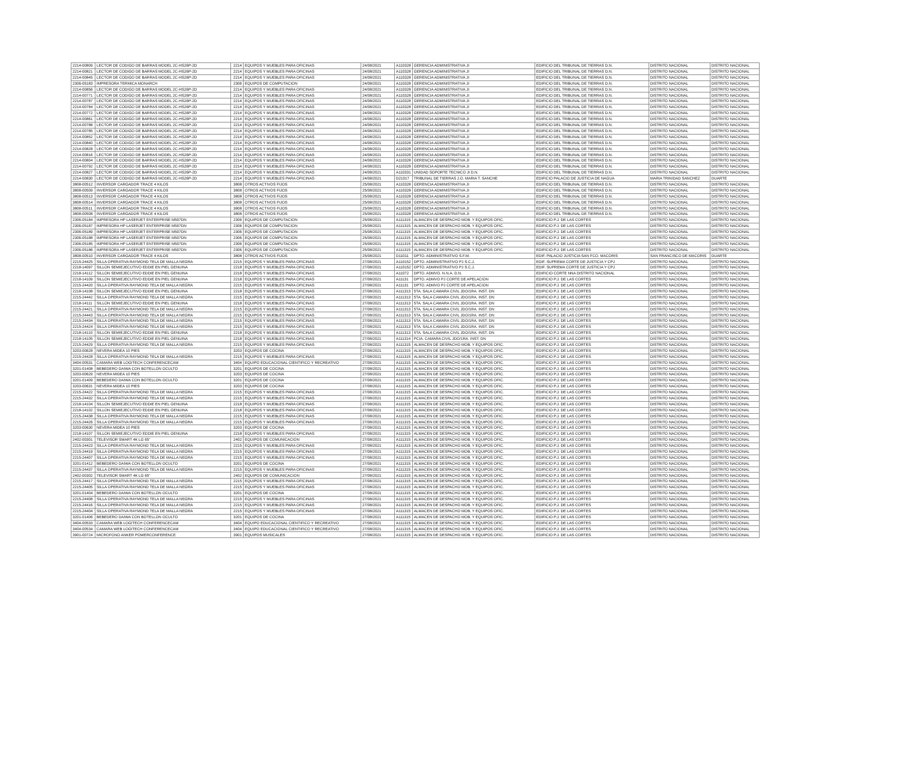| 2214-00809 | LECTOR DE CODIGO DE BARRAS MODEL 2C-HS26P-2D | 2214 | EQUIPOS Y MUEBLES PARA OFICINAS | 24/08/2021 | A110328 | GERENCIA ADMINISTRATIVA JI | EDIFICIO DEL TRIBUNAL DE TIERRAS D.N. | DISTRITO NACIONAL | DISTRITO NACIONAL |
| 2214-00821 | LECTOR DE CODIGO DE BARRAS MODEL 2C-HS26P-2D | 2214 | EQUIPOS Y MUEBLES PARA OFICINAS | 24/08/2021 | A110328 | GERENCIA ADMINISTRATIVA JI | EDIFICIO DEL TRIBUNAL DE TIERRAS D.N. | DISTRITO NACIONAL | DISTRITO NACIONAL |
| 2214-00845 | LECTOR DE CODIGO DE BARRAS MODEL 2C-HS26P-2D | 2214 | EQUIPOS Y MUEBLES PARA OFICINAS | 24/08/2021 | A110328 | GERENCIA ADMINISTRATIVA JI | EDIFICIO DEL TRIBUNAL DE TIERRAS D.N. | DISTRITO NACIONAL | DISTRITO NACIONAL |
| 2306-05183 | IMPRESORA TERMICA MONARCH | 2306 | EQUIPOS DE COMPUTACION | 24/08/2021 | A110328 | GERENCIA ADMINISTRATIVA JI | EDIFICIO DEL TRIBUNAL DE TIERRAS D.N. | DISTRITO NACIONAL | DISTRITO NACIONAL |
| 2214-00856 | LECTOR DE CODIGO DE BARRAS MODEL 2C-HS26P-2D | 2214 | EQUIPOS Y MUEBLES PARA OFICINAS | 24/08/2021 | A110328 | GERENCIA ADMINISTRATIVA JI | EDIFICIO DEL TRIBUNAL DE TIERRAS D.N. | DISTRITO NACIONAL | DISTRITO NACIONAL |
| 2214-00771 | LECTOR DE CODIGO DE BARRAS MODEL 2C-HS26P-2D | 2214 | EQUIPOS Y MUEBLES PARA OFICINAS | 24/08/2021 | A110328 | GERENCIA ADMINISTRATIVA JI | EDIFICIO DEL TRIBUNAL DE TIERRAS D.N. | DISTRITO NACIONAL | DISTRITO NACIONAL |
| 2214-00787 | LECTOR DE CODIGO DE BARRAS MODEL 2C-HS26P-2D | 2214 | EQUIPOS Y MUEBLES PARA OFICINAS | 24/08/2021 | A110328 | GERENCIA ADMINISTRATIVA JI | EDIFICIO DEL TRIBUNAL DE TIERRAS D.N. | DISTRITO NACIONAL | DISTRITO NACIONAL |
| 2214-00784 | LECTOR DE CODIGO DE BARRAS MODEL 2C-HS26P-2D | 2214 | EQUIPOS Y MUEBLES PARA OFICINAS | 24/08/2021 | A110328 | GERENCIA ADMINISTRATIVA JI | EDIFICIO DEL TRIBUNAL DE TIERRAS D.N. | DISTRITO NACIONAL | DISTRITO NACIONAL |
| 2214-00772 | LECTOR DE CODIGO DE BARRAS MODEL 2C-HS26P-2D | 2214 | EQUIPOS Y MUEBLES PARA OFICINAS | 24/08/2021 | A110328 | GERENCIA ADMINISTRATIVA JI | EDIFICIO DEL TRIBUNAL DE TIERRAS D.N. | DISTRITO NACIONAL | DISTRITO NACIONAL |
| 2214-00861 | LECTOR DE CODIGO DE BARRAS MODEL 2C-HS26P-2D | 2214 | EQUIPOS Y MUEBLES PARA OFICINAS | 24/08/2021 | A110328 | GERENCIA ADMINISTRATIVA JI | EDIFICIO DEL TRIBUNAL DE TIERRAS D.N. | DISTRITO NACIONAL | DISTRITO NACIONAL |
| 2214-00788 | LECTOR DE CODIGO DE BARRAS MODEL 2C-HS26P-2D | 2214 | EQUIPOS Y MUEBLES PARA OFICINAS | 24/08/2021 | A110328 | GERENCIA ADMINISTRATIVA JI | EDIFICIO DEL TRIBUNAL DE TIERRAS D.N. | DISTRITO NACIONAL | DISTRITO NACIONAL |
| 2214-00785 | LECTOR DE CODIGO DE BARRAS MODEL 2C-HS26P-2D | 2214 | EQUIPOS Y MUEBLES PARA OFICINAS | 24/08/2021 | A110328 | GERENCIA ADMINISTRATIVA JI | EDIFICIO DEL TRIBUNAL DE TIERRAS D.N. | DISTRITO NACIONAL | DISTRITO NACIONAL |
| 2214-00852 | LECTOR DE CODIGO DE BARRAS MODEL 2C-HS26P-2D | 2214 | EQUIPOS Y MUEBLES PARA OFICINAS | 24/08/2021 | A110328 | GERENCIA ADMINISTRATIVA JI | EDIFICIO DEL TRIBUNAL DE TIERRAS D.N. | DISTRITO NACIONAL | DISTRITO NACIONAL |
| 2214-00840 | LECTOR DE CODIGO DE BARRAS MODEL 2C-HS26P-2D | 2214 | EQUIPOS Y MUEBLES PARA OFICINAS | 24/08/2021 | A110328 | GERENCIA ADMINISTRATIVA JI | EDIFICIO DEL TRIBUNAL DE TIERRAS D.N. | DISTRITO NACIONAL | DISTRITO NACIONAL |
| 2214-00828 | LECTOR DE CODIGO DE BARRAS MODEL 2C-HS26P-2D | 2214 | EQUIPOS Y MUEBLES PARA OFICINAS | 24/08/2021 | A110328 | GERENCIA ADMINISTRATIVA JI | EDIFICIO DEL TRIBUNAL DE TIERRAS D.N. | DISTRITO NACIONAL | DISTRITO NACIONAL |
| 2214-00816 | LECTOR DE CODIGO DE BARRAS MODEL 2C-HS26P-2D | 2214 | EQUIPOS Y MUEBLES PARA OFICINAS | 24/08/2021 | A110328 | GERENCIA ADMINISTRATIVA JI | EDIFICIO DEL TRIBUNAL DE TIERRAS D.N. | DISTRITO NACIONAL | DISTRITO NACIONAL |
| 2214-00804 | LECTOR DE CODIGO DE BARRAS MODEL 2C-HS26P-2D | 2214 | EQUIPOS Y MUEBLES PARA OFICINAS | 24/08/2021 | A110328 | GERENCIA ADMINISTRATIVA JI | EDIFICIO DEL TRIBUNAL DE TIERRAS D.N. | DISTRITO NACIONAL | DISTRITO NACIONAL |
| 2214-00792 | LECTOR DE CODIGO DE BARRAS MODEL 2C-HS26P-2D | 2214 | EQUIPOS Y MUEBLES PARA OFICINAS | 24/08/2021 | A110328 | GERENCIA ADMINISTRATIVA JI | EDIFICIO DEL TRIBUNAL DE TIERRAS D.N. | DISTRITO NACIONAL | DISTRITO NACIONAL |
| 2214-00827 | LECTOR DE CODIGO DE BARRAS MODEL 2C-HS26P-2D | 2214 | EQUIPOS Y MUEBLES PARA OFICINAS | 24/08/2021 | A110331 | UNIDAD SOPORTE TECNICO JI D.N. | EDIFICIO DEL TRIBUNAL DE TIERRAS D.N. | DISTRITO NACIONAL | DISTRITO NACIONAL |
| 2214-00830 | LECTOR DE CODIGO DE BARRAS MODEL 2C-HS26P-2D | 2214 | EQUIPOS Y MUEBLES PARA OFICINAS | 24/08/2021 | D21017 | TRIBUNAL DE TIERRAS J.O. MARIA T. SANCHE | EDIFICIO PALACIO DE JUSTICIA DE NAGUA | MARIA TRINIDAD SANCHEZ | DUARTE |
| 3808-00512 | INVERSOR CARGADOR TRACE 4 KILOS | 3808 | OTROS ACTIVOS FIJOS | 25/08/2021 | A110328 | GERENCIA ADMINISTRATIVA JI | EDIFICIO DEL TRIBUNAL DE TIERRAS D.N. | DISTRITO NACIONAL | DISTRITO NACIONAL |
| 3808-00509 | INVERSOR CARGADOR TRACE 4 KILOS | 3808 | OTROS ACTIVOS FIJOS | 25/08/2021 | A110328 | GERENCIA ADMINISTRATIVA JI | EDIFICIO DEL TRIBUNAL DE TIERRAS D.N. | DISTRITO NACIONAL | DISTRITO NACIONAL |
| 3808-00513 | INVERSOR CARGADOR TRACE 4 KILOS | 3808 | OTROS ACTIVOS FIJOS | 25/08/2021 | A110328 | GERENCIA ADMINISTRATIVA JI | EDIFICIO DEL TRIBUNAL DE TIERRAS D.N. | DISTRITO NACIONAL | DISTRITO NACIONAL |
| 3808-00514 | INVERSOR CARGADOR TRACE 4 KILOS | 3808 | OTROS ACTIVOS FIJOS | 25/08/2021 | A110328 | GERENCIA ADMINISTRATIVA JI | EDIFICIO DEL TRIBUNAL DE TIERRAS D.N. | DISTRITO NACIONAL | DISTRITO NACIONAL |
| 3808-00511 | INVERSOR CARGADOR TRACE 4 KILOS | 3808 | OTROS ACTIVOS FIJOS | 25/08/2021 | A110328 | GERENCIA ADMINISTRATIVA JI | EDIFICIO DEL TRIBUNAL DE TIERRAS D.N. | DISTRITO NACIONAL | DISTRITO NACIONAL |
| 3808-00508 | INVERSOR CARGADOR TRACE 4 KILOS | 3808 | OTROS ACTIVOS FIJOS | 25/08/2021 | A110328 | GERENCIA ADMINISTRATIVA JI | EDIFICIO DEL TRIBUNAL DE TIERRAS D.N. | DISTRITO NACIONAL | DISTRITO NACIONAL |
| 2306-05184 | IMPRESORA HP LASERJET ENTERPRISE M507DN | 2306 | EQUIPOS DE COMPUTACION | 25/08/2021 | A111315 | ALMACEN DE DESPACHO MOB. Y EQUIPOS OFIC. | EDIFICIO P.J. DE LAS CORTES | DISTRITO NACIONAL | DISTRITO NACIONAL |
| 2306-05187 | IMPRESORA HP LASERJET ENTERPRISE M507DN | 2306 | EQUIPOS DE COMPUTACION | 25/08/2021 | A111315 | ALMACEN DE DESPACHO MOB. Y EQUIPOS OFIC. | EDIFICIO P.J. DE LAS CORTES | DISTRITO NACIONAL | DISTRITO NACIONAL |
| 2306-05189 | IMPRESORA HP LASERJET ENTERPRISE M507DN | 2306 | EQUIPOS DE COMPUTACION | 25/08/2021 | A111315 | ALMACEN DE DESPACHO MOB. Y EQUIPOS OFIC. | EDIFICIO P.J. DE LAS CORTES | DISTRITO NACIONAL | DISTRITO NACIONAL |
| 2306-05188 | IMPRESORA HP LASERJET ENTERPRISE M507DN | 2306 | EQUIPOS DE COMPUTACION | 25/08/2021 | A111315 | ALMACEN DE DESPACHO MOB. Y EQUIPOS OFIC. | EDIFICIO P.J. DE LAS CORTES | DISTRITO NACIONAL | DISTRITO NACIONAL |
| 2306-05185 | IMPRESORA HP LASERJET ENTERPRISE M507DN | 2306 | EQUIPOS DE COMPUTACION | 25/08/2021 | A111315 | ALMACEN DE DESPACHO MOB. Y EQUIPOS OFIC. | EDIFICIO P.J. DE LAS CORTES | DISTRITO NACIONAL | DISTRITO NACIONAL |
| 2306-05186 | IMPRESORA HP LASERJET ENTERPRISE M507DN | 2306 | EQUIPOS DE COMPUTACION | 25/08/2021 | A111315 | ALMACEN DE DESPACHO MOB. Y EQUIPOS OFIC. | EDIFICIO P.J. DE LAS CORTES | DISTRITO NACIONAL | DISTRITO NACIONAL |
| 3808-00510 | INVERSOR CARGADOR TRACE 4 KILOS | 3808 | OTROS ACTIVOS FIJOS | 25/08/2021 | D11011 | DPTO. ADMINISTRATIVO S.F.M. | EDIF. PALACIO JUSTICIA SAN FCO. MACORIS | SAN FRANCISCO DE MACORIS | DUARTE |
| 2215-24425 | SILLA OPERATIVA RAYMOND TELA DE MALLA NEGRA | 2215 | EQUIPOS Y MUEBLES PARA OFICINAS | 27/08/2021 | A110152 | DPTO. ADMINISTRATIVO PJ S.C.J. | EDIF. SUPREMA CORTE DE JUSTICIA Y CPJ | DISTRITO NACIONAL | DISTRITO NACIONAL |
| 2218-14097 | SILLON SEMIEJECUTIVO EDDIE EN PIEL GENUINA | 2218 | EQUIPOS Y MUEBLES PARA OFICINAS | 27/08/2021 | A110152 | DPTO. ADMINISTRATIVO PJ S.C.J. | EDIF. SUPREMA CORTE DE JUSTICIA Y CPJ | DISTRITO NACIONAL | DISTRITO NACIONAL |
| 2218-14112 | SILLON SEMIEJECUTIVO EDDIE EN PIEL GENUINA | 2218 | EQUIPOS Y MUEBLES PARA OFICINAS | 27/08/2021 | A11072 | DPTO. ADMVO. N.N.A. D.N. | EDIFICIO CORTE NNA DISTRITO NACIONAL | DISTRITO NACIONAL | DISTRITO NACIONAL |
| 2218-14109 | SILLON SEMIEJECUTIVO EDDIE EN PIEL GENUINA | 2218 | EQUIPOS Y MUEBLES PARA OFICINAS | 27/08/2021 | A11131 | DPTO. ADMVO PJ CORTE DE APELACION | EDIFICIO P.J. DE LAS CORTES | DISTRITO NACIONAL | DISTRITO NACIONAL |
| 2215-24420 | SILLA OPERATIVA RAYMOND TELA DE MALLA NEGRA | 2215 | EQUIPOS Y MUEBLES PARA OFICINAS | 27/08/2021 | A11131 | DPTO. ADMVO PJ CORTE DE APELACION | EDIFICIO P.J. DE LAS CORTES | DISTRITO NACIONAL | DISTRITO NACIONAL |
| 2218-14108 | SILLON SEMIEJECUTIVO EDDIE EN PIEL GENUINA | 2218 | EQUIPOS Y MUEBLES PARA OFICINAS | 27/08/2021 | A111313 | 5TA. SALA CAMARA CIVIL JDO/1RA. INST. DN | EDIFICIO P.J. DE LAS CORTES | DISTRITO NACIONAL | DISTRITO NACIONAL |
| 2215-24442 | SILLA OPERATIVA RAYMOND TELA DE MALLA NEGRA | 2215 | EQUIPOS Y MUEBLES PARA OFICINAS | 27/08/2021 | A111313 | 5TA. SALA CAMARA CIVIL JDO/1RA. INST. DN | EDIFICIO P.J. DE LAS CORTES | DISTRITO NACIONAL | DISTRITO NACIONAL |
| 2218-14111 | SILLON SEMIEJECUTIVO EDDIE EN PIEL GENUINA | 2218 | EQUIPOS Y MUEBLES PARA OFICINAS | 27/08/2021 | A111313 | 5TA. SALA CAMARA CIVIL JDO/1RA. INST. DN | EDIFICIO P.J. DE LAS CORTES | DISTRITO NACIONAL | DISTRITO NACIONAL |
| 2215-24421 | SILLA OPERATIVA RAYMOND TELA DE MALLA NEGRA | 2215 | EQUIPOS Y MUEBLES PARA OFICINAS | 27/08/2021 | A111313 | 5TA. SALA CAMARA CIVIL JDO/1RA. INST. DN | EDIFICIO P.J. DE LAS CORTES | DISTRITO NACIONAL | DISTRITO NACIONAL |
| 2215-24443 | SILLA OPERATIVA RAYMOND TELA DE MALLA NEGRA | 2215 | EQUIPOS Y MUEBLES PARA OFICINAS | 27/08/2021 | A111313 | 5TA. SALA CAMARA CIVIL JDO/1RA. INST. DN | EDIFICIO P.J. DE LAS CORTES | DISTRITO NACIONAL | DISTRITO NACIONAL |
| 2215-24434 | SILLA OPERATIVA RAYMOND TELA DE MALLA NEGRA | 2215 | EQUIPOS Y MUEBLES PARA OFICINAS | 27/08/2021 | A111313 | 5TA. SALA CAMARA CIVIL JDO/1RA. INST. DN | EDIFICIO P.J. DE LAS CORTES | DISTRITO NACIONAL | DISTRITO NACIONAL |
| 2215-24424 | SILLA OPERATIVA RAYMOND TELA DE MALLA NEGRA | 2215 | EQUIPOS Y MUEBLES PARA OFICINAS | 27/08/2021 | A111313 | 5TA. SALA CAMARA CIVIL JDO/1RA. INST. DN | EDIFICIO P.J. DE LAS CORTES | DISTRITO NACIONAL | DISTRITO NACIONAL |
| 2218-14110 | SILLON SEMIEJECUTIVO EDDIE EN PIEL GENUINA | 2218 | EQUIPOS Y MUEBLES PARA OFICINAS | 27/08/2021 | A111313 | 5TA. SALA CAMARA CIVIL JDO/1RA. INST. DN | EDIFICIO P.J. DE LAS CORTES | DISTRITO NACIONAL | DISTRITO NACIONAL |
| 2218-14105 | SILLON SEMIEJECUTIVO EDDIE EN PIEL GENUINA | 2218 | EQUIPOS Y MUEBLES PARA OFICINAS | 27/08/2021 | A111314 | PCIA. CAMARA CIVIL JDO/1RA. INST. DN | EDIFICIO P.J. DE LAS CORTES | DISTRITO NACIONAL | DISTRITO NACIONAL |
| 2215-24429 | SILLA OPERATIVA RAYMOND TELA DE MALLA NEGRA | 2215 | EQUIPOS Y MUEBLES PARA OFICINAS | 27/08/2021 | A111315 | ALMACEN DE DESPACHO MOB. Y EQUIPOS OFIC. | EDIFICIO P.J. DE LAS CORTES | DISTRITO NACIONAL | DISTRITO NACIONAL |
| 3203-00628 | NEVERA MIDEA 10 PIES | 3203 | EQUIPOS DE COCINA | 27/08/2021 | A111315 | ALMACEN DE DESPACHO MOB. Y EQUIPOS OFIC. | EDIFICIO P.J. DE LAS CORTES | DISTRITO NACIONAL | DISTRITO NACIONAL |
| 2215-24428 | SILLA OPERATIVA RAYMOND TELA DE MALLA NEGRA | 2215 | EQUIPOS Y MUEBLES PARA OFICINAS | 27/08/2021 | A111315 | ALMACEN DE DESPACHO MOB. Y EQUIPOS OFIC. | EDIFICIO P.J. DE LAS CORTES | DISTRITO NACIONAL | DISTRITO NACIONAL |
| 3404-00531 | CAMARA WEB LOGITECH CONFERENCECAM | 3404 | EQUIPO EDUCACIONAL CIENTIFICO Y RECREATIVO | 27/08/2021 | A111315 | ALMACEN DE DESPACHO MOB. Y EQUIPOS OFIC. | EDIFICIO P.J. DE LAS CORTES | DISTRITO NACIONAL | DISTRITO NACIONAL |
| 3201-01408 | BEBEDERO DAIWA CON BOTELLON OCULTO | 3201 | EQUIPOS DE COCINA | 27/08/2021 | A111315 | ALMACEN DE DESPACHO MOB. Y EQUIPOS OFIC. | EDIFICIO P.J. DE LAS CORTES | DISTRITO NACIONAL | DISTRITO NACIONAL |
| 3203-00629 | NEVERA MIDEA 10 PIES | 3203 | EQUIPOS DE COCINA | 27/08/2021 | A111315 | ALMACEN DE DESPACHO MOB. Y EQUIPOS OFIC. | EDIFICIO P.J. DE LAS CORTES | DISTRITO NACIONAL | DISTRITO NACIONAL |
| 3201-01409 | BEBEDERO DAIWA CON BOTELLON OCULTO | 3201 | EQUIPOS DE COCINA | 27/08/2021 | A111315 | ALMACEN DE DESPACHO MOB. Y EQUIPOS OFIC. | EDIFICIO P.J. DE LAS CORTES | DISTRITO NACIONAL | DISTRITO NACIONAL |
| 3203-00631 | NEVERA MIDEA 10 PIES | 3203 | EQUIPOS DE COCINA | 27/08/2021 | A111315 | ALMACEN DE DESPACHO MOB. Y EQUIPOS OFIC. | EDIFICIO P.J. DE LAS CORTES | DISTRITO NACIONAL | DISTRITO NACIONAL |
| 2215-24422 | SILLA OPERATIVA RAYMOND TELA DE MALLA NEGRA | 2215 | EQUIPOS Y MUEBLES PARA OFICINAS | 27/08/2021 | A111315 | ALMACEN DE DESPACHO MOB. Y EQUIPOS OFIC. | EDIFICIO P.J. DE LAS CORTES | DISTRITO NACIONAL | DISTRITO NACIONAL |
| 2215-24432 | SILLA OPERATIVA RAYMOND TELA DE MALLA NEGRA | 2215 | EQUIPOS Y MUEBLES PARA OFICINAS | 27/08/2021 | A111315 | ALMACEN DE DESPACHO MOB. Y EQUIPOS OFIC. | EDIFICIO P.J. DE LAS CORTES | DISTRITO NACIONAL | DISTRITO NACIONAL |
| 2218-14104 | SILLON SEMIEJECUTIVO EDDIE EN PIEL GENUINA | 2218 | EQUIPOS Y MUEBLES PARA OFICINAS | 27/08/2021 | A111315 | ALMACEN DE DESPACHO MOB. Y EQUIPOS OFIC. | EDIFICIO P.J. DE LAS CORTES | DISTRITO NACIONAL | DISTRITO NACIONAL |
| 2218-14102 | SILLON SEMIEJECUTIVO EDDIE EN PIEL GENUINA | 2218 | EQUIPOS Y MUEBLES PARA OFICINAS | 27/08/2021 | A111315 | ALMACEN DE DESPACHO MOB. Y EQUIPOS OFIC. | EDIFICIO P.J. DE LAS CORTES | DISTRITO NACIONAL | DISTRITO NACIONAL |
| 2215-24438 | SILLA OPERATIVA RAYMOND TELA DE MALLA NEGRA | 2215 | EQUIPOS Y MUEBLES PARA OFICINAS | 27/08/2021 | A111315 | ALMACEN DE DESPACHO MOB. Y EQUIPOS OFIC. | EDIFICIO P.J. DE LAS CORTES | DISTRITO NACIONAL | DISTRITO NACIONAL |
| 2215-24426 | SILLA OPERATIVA RAYMOND TELA DE MALLA NEGRA | 2215 | EQUIPOS Y MUEBLES PARA OFICINAS | 27/08/2021 | A111315 | ALMACEN DE DESPACHO MOB. Y EQUIPOS OFIC. | EDIFICIO P.J. DE LAS CORTES | DISTRITO NACIONAL | DISTRITO NACIONAL |
| 3203-00630 | NEVERA MIDEA 10 PIES | 3203 | EQUIPOS DE COCINA | 27/08/2021 | A111315 | ALMACEN DE DESPACHO MOB. Y EQUIPOS OFIC. | EDIFICIO P.J. DE LAS CORTES | DISTRITO NACIONAL | DISTRITO NACIONAL |
| 2218-14107 | SILLON SEMIEJECUTIVO EDDIE EN PIEL GENUINA | 2218 | EQUIPOS Y MUEBLES PARA OFICINAS | 27/08/2021 | A111315 | ALMACEN DE DESPACHO MOB. Y EQUIPOS OFIC. | EDIFICIO P.J. DE LAS CORTES | DISTRITO NACIONAL | DISTRITO NACIONAL |
| 2402-00301 | TELEVISOR SMART 4K LG 65" | 2402 | EQUIPOS DE COMUNICACION | 27/08/2021 | A111315 | ALMACEN DE DESPACHO MOB. Y EQUIPOS OFIC. | EDIFICIO P.J. DE LAS CORTES | DISTRITO NACIONAL | DISTRITO NACIONAL |
| 2215-24423 | SILLA OPERATIVA RAYMOND TELA DE MALLA NEGRA | 2215 | EQUIPOS Y MUEBLES PARA OFICINAS | 27/08/2021 | A111315 | ALMACEN DE DESPACHO MOB. Y EQUIPOS OFIC. | EDIFICIO P.J. DE LAS CORTES | DISTRITO NACIONAL | DISTRITO NACIONAL |
| 2215-24419 | SILLA OPERATIVA RAYMOND TELA DE MALLA NEGRA | 2215 | EQUIPOS Y MUEBLES PARA OFICINAS | 27/08/2021 | A111315 | ALMACEN DE DESPACHO MOB. Y EQUIPOS OFIC. | EDIFICIO P.J. DE LAS CORTES | DISTRITO NACIONAL | DISTRITO NACIONAL |
| 2215-24407 | SILLA OPERATIVA RAYMOND TELA DE MALLA NEGRA | 2215 | EQUIPOS Y MUEBLES PARA OFICINAS | 27/08/2021 | A111315 | ALMACEN DE DESPACHO MOB. Y EQUIPOS OFIC. | EDIFICIO P.J. DE LAS CORTES | DISTRITO NACIONAL | DISTRITO NACIONAL |
| 3201-01412 | BEBEDERO DAIWA CON BOTELLON OCULTO | 3201 | EQUIPOS DE COCINA | 27/08/2021 | A111315 | ALMACEN DE DESPACHO MOB. Y EQUIPOS OFIC. | EDIFICIO P.J. DE LAS CORTES | DISTRITO NACIONAL | DISTRITO NACIONAL |
| 2215-24437 | SILLA OPERATIVA RAYMOND TELA DE MALLA NEGRA | 2215 | EQUIPOS Y MUEBLES PARA OFICINAS | 27/08/2021 | A111315 | ALMACEN DE DESPACHO MOB. Y EQUIPOS OFIC. | EDIFICIO P.J. DE LAS CORTES | DISTRITO NACIONAL | DISTRITO NACIONAL |
| 2402-00302 | TELEVISOR SMART 4K LG 65" | 2402 | EQUIPOS DE COMUNICACION | 27/08/2021 | A111315 | ALMACEN DE DESPACHO MOB. Y EQUIPOS OFIC. | EDIFICIO P.J. DE LAS CORTES | DISTRITO NACIONAL | DISTRITO NACIONAL |
| 2215-24417 | SILLA OPERATIVA RAYMOND TELA DE MALLA NEGRA | 2215 | EQUIPOS Y MUEBLES PARA OFICINAS | 27/08/2021 | A111315 | ALMACEN DE DESPACHO MOB. Y EQUIPOS OFIC. | EDIFICIO P.J. DE LAS CORTES | DISTRITO NACIONAL | DISTRITO NACIONAL |
| 2215-24405 | SILLA OPERATIVA RAYMOND TELA DE MALLA NEGRA | 2215 | EQUIPOS Y MUEBLES PARA OFICINAS | 27/08/2021 | A111315 | ALMACEN DE DESPACHO MOB. Y EQUIPOS OFIC. | EDIFICIO P.J. DE LAS CORTES | DISTRITO NACIONAL | DISTRITO NACIONAL |
| 3201-01404 | BEBEDERO DAIWA CON BOTELLON OCULTO | 3201 | EQUIPOS DE COCINA | 27/08/2021 | A111315 | ALMACEN DE DESPACHO MOB. Y EQUIPOS OFIC. | EDIFICIO P.J. DE LAS CORTES | DISTRITO NACIONAL | DISTRITO NACIONAL |
| 2215-24408 | SILLA OPERATIVA RAYMOND TELA DE MALLA NEGRA | 2215 | EQUIPOS Y MUEBLES PARA OFICINAS | 27/08/2021 | A111315 | ALMACEN DE DESPACHO MOB. Y EQUIPOS OFIC. | EDIFICIO P.J. DE LAS CORTES | DISTRITO NACIONAL | DISTRITO NACIONAL |
| 2215-24416 | SILLA OPERATIVA RAYMOND TELA DE MALLA NEGRA | 2215 | EQUIPOS Y MUEBLES PARA OFICINAS | 27/08/2021 | A111315 | ALMACEN DE DESPACHO MOB. Y EQUIPOS OFIC. | EDIFICIO P.J. DE LAS CORTES | DISTRITO NACIONAL | DISTRITO NACIONAL |
| 2215-24404 | SILLA OPERATIVA RAYMOND TELA DE MALLA NEGRA | 2215 | EQUIPOS Y MUEBLES PARA OFICINAS | 27/08/2021 | A111315 | ALMACEN DE DESPACHO MOB. Y EQUIPOS OFIC. | EDIFICIO P.J. DE LAS CORTES | DISTRITO NACIONAL | DISTRITO NACIONAL |
| 3201-01406 | BEBEDERO DAIWA CON BOTELLON OCULTO | 3201 | EQUIPOS DE COCINA | 27/08/2021 | A111315 | ALMACEN DE DESPACHO MOB. Y EQUIPOS OFIC. | EDIFICIO P.J. DE LAS CORTES | DISTRITO NACIONAL | DISTRITO NACIONAL |
| 3404-00533 | CAMARA WEB LOGITECH CONFERENCECAM | 3404 | EQUIPO EDUCACIONAL CIENTIFICO Y RECREATIVO | 27/08/2021 | A111315 | ALMACEN DE DESPACHO MOB. Y EQUIPOS OFIC. | EDIFICIO P.J. DE LAS CORTES | DISTRITO NACIONAL | DISTRITO NACIONAL |
| 3404-00534 | CAMARA WEB LOGITECH CONFERENCECAM | 3404 | EQUIPO EDUCACIONAL CIENTIFICO Y RECREATIVO | 27/08/2021 | A111315 | ALMACEN DE DESPACHO MOB. Y EQUIPOS OFIC. | EDIFICIO P.J. DE LAS CORTES | DISTRITO NACIONAL | DISTRITO NACIONAL |
| 3901-00724 | MICROFONO ANKER POWERCONFERENCE | 3901 | EQUIPOS MUSICALES | 27/08/2021 | A111315 | ALMACEN DE DESPACHO MOB. Y EQUIPOS OFIC. | EDIFICIO P.J. DE LAS CORTES | DISTRITO NACIONAL | DISTRITO NACIONAL |